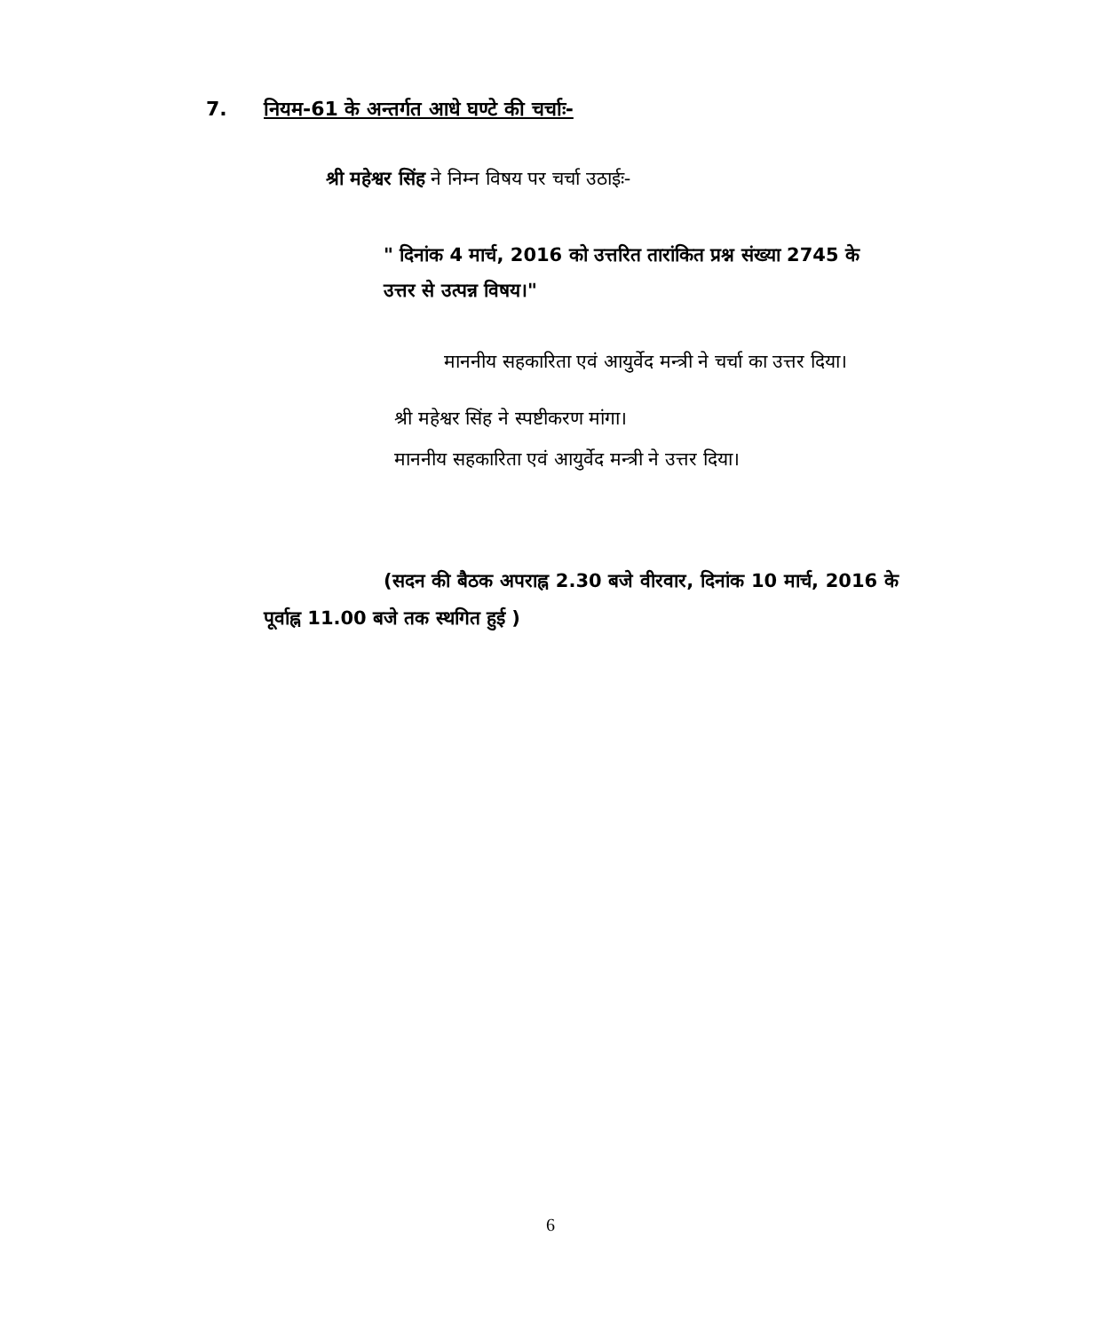7. नियम-61 के अन्तर्गत आधे घण्टे की चर्चाः-
श्री महेश्वर सिंह ने निम्न विषय पर चर्चा उठाईः-
" दिनांक 4 मार्च, 2016 को उत्तरित तारांकित प्रश्न संख्या 2745 के उत्तर से उत्पन्न विषय।"
माननीय सहकारिता एवं आयुर्वेद मन्त्री ने चर्चा का उत्तर दिया।
श्री महेश्वर सिंह ने स्पष्टीकरण मांगा।
माननीय सहकारिता एवं आयुर्वेद मन्त्री ने उत्तर दिया।
(सदन की बैठक अपराह्न 2.30 बजे वीरवार, दिनांक 10 मार्च, 2016 के पूर्वाह्न 11.00 बजे तक स्थगित हुई )
6